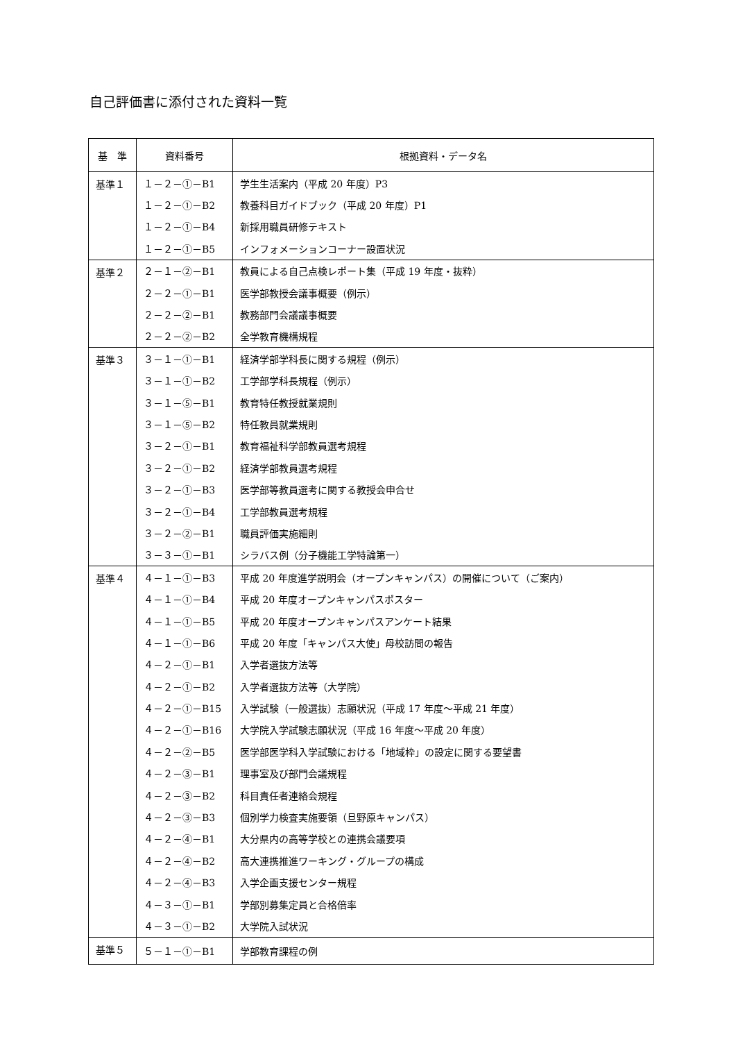自己評価書に添付された資料一覧
| 基 準 | 資料番号 | 根拠資料・データ名 |
| --- | --- | --- |
| 基準１ | １－２－①－B1 | 学生生活案内（平成 20 年度）P3 |
| | １－２－①－B2 | 教養科目ガイドブック（平成 20 年度）P1 |
| | １－２－①－B4 | 新採用職員研修テキスト |
| | １－２－①－B5 | インフォメーションコーナー設置状況 |
| 基準２ | ２－１－②－B1 | 教員による自己点検レポート集（平成 19 年度・抜粋） |
| | ２－２－①－B1 | 医学部教授会議事概要（例示） |
| | ２－２－②－B1 | 教務部門会議議事概要 |
| | ２－２－②－B2 | 全学教育機構規程 |
| 基準３ | ３－１－①－B1 | 経済学部学科長に関する規程（例示） |
| | ３－１－①－B2 | 工学部学科長規程（例示） |
| | ３－１－⑤－B1 | 教育特任教授就業規則 |
| | ３－１－⑤－B2 | 特任教員就業規則 |
| | ３－２－①－B1 | 教育福祉科学部教員選考規程 |
| | ３－２－①－B2 | 経済学部教員選考規程 |
| | ３－２－①－B3 | 医学部等教員選考に関する教授会申合せ |
| | ３－２－①－B4 | 工学部教員選考規程 |
| | ３－２－②－B1 | 職員評価実施細則 |
| | ３－３－①－B1 | シラバス例（分子機能工学特論第一） |
| 基準４ | ４－１－①－B3 | 平成 20 年度進学説明会（オープンキャンパス）の開催について（ご案内） |
| | ４－１－①－B4 | 平成 20 年度オープンキャンパスポスター |
| | ４－１－①－B5 | 平成 20 年度オープンキャンパスアンケート結果 |
| | ４－１－①－B6 | 平成 20 年度「キャンパス大使」母校訪問の報告 |
| | ４－２－①－B1 | 入学者選抜方法等 |
| | ４－２－①－B2 | 入学者選抜方法等（大学院） |
| | ４－２－①－B15 | 入学試験（一般選抜）志願状況（平成 17 年度～平成 21 年度） |
| | ４－２－①－B16 | 大学院入学試験志願状況（平成 16 年度～平成 20 年度） |
| | ４－２－②－B5 | 医学部医学科入学試験における「地域枠」の設定に関する要望書 |
| | ４－２－③－B1 | 理事室及び部門会議規程 |
| | ４－２－③－B2 | 科目責任者連絡会規程 |
| | ４－２－③－B3 | 個別学力検査実施要領（旦野原キャンパス） |
| | ４－２－④－B1 | 大分県内の高等学校との連携会議要項 |
| | ４－２－④－B2 | 高大連携推進ワーキング・グループの構成 |
| | ４－２－④－B3 | 入学企画支援センター規程 |
| | ４－３－①－B1 | 学部別募集定員と合格倍率 |
| | ４－３－①－B2 | 大学院入試状況 |
| 基準５ | ５－１－①－B1 | 学部教育課程の例 |